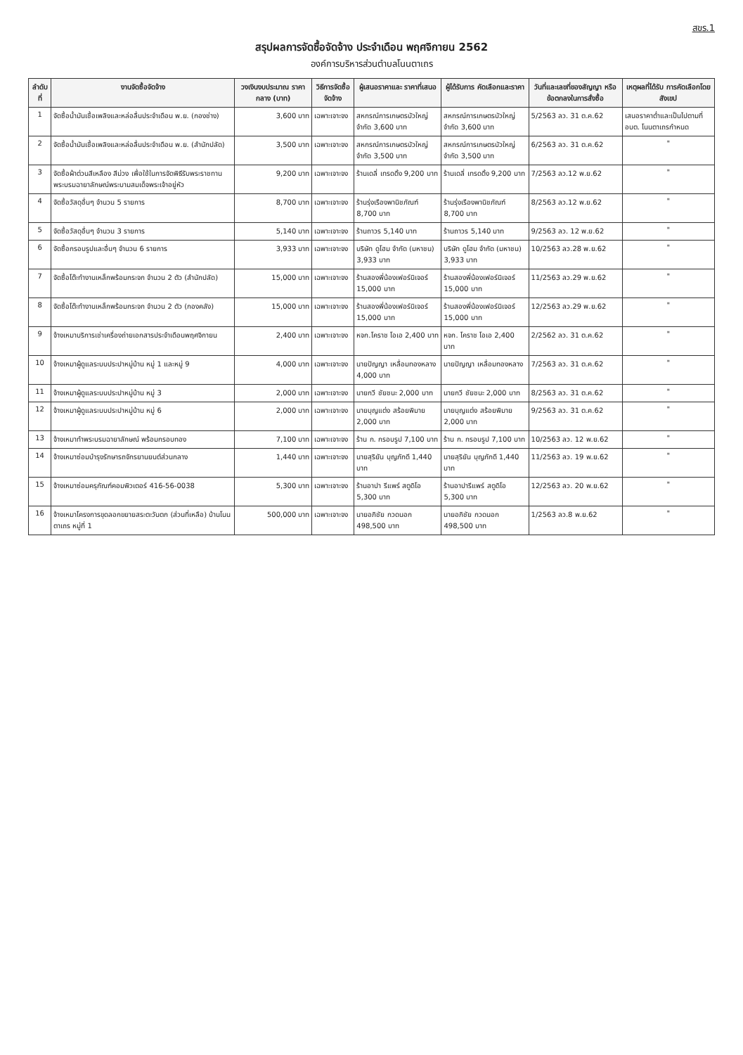สขร.1
สรุปผลการจัดซื้อจัดจ้าง ประจำเดือน พฤศจิกายน 2562
องค์การบริหารส่วนตำบลโนนตาเถร
| ลำดับที่ | งานจัดซื้อจัดจ้าง | วงเงินงบประมาณ ราคากลาง (บาท) | วิธีการจัดซื้อ จัดจ้าง | ผู้เสนอราคาและ ราคาที่เสนอ | ผู้ได้รับการ คัดเลือกและราคา | วันที่และเลขที่ของสัญญา หรือข้อตกลงในการสั่งซื้อ | เหตุผลที่ได้รับ การคัดเลือกโดยสังเขป |
| --- | --- | --- | --- | --- | --- | --- | --- |
| 1 | จัดซื้อน้ำมันเชื้อเพลิงและหล่อลื่นประจำเดือน พ.ย. (กองช่าง) | 3,600 บาท | เฉพาะเจาะจง | สหกรณ์การเกษตรบัวใหญ่ จำกัด 3,600 บาท | สหกรณ์การเกษตรบัวใหญ่ จำกัด 3,600 บาท | 5/2563 ลว. 31 ต.ค.62 | เสนอราคาต่ำและเป็นไปตามที่ อบต. โนนตาเถรกำหนด |
| 2 | จัดซื้อน้ำมันเชื้อเพลิงและหล่อลื่นประจำเดือน พ.ย. (สำนักปลัด) | 3,500 บาท | เฉพาะเจาะจง | สหกรณ์การเกษตรบัวใหญ่ จำกัด 3,500 บาท | สหกรณ์การเกษตรบัวใหญ่ จำกัด 3,500 บาท | 6/2563 ลว. 31 ต.ค.62 | " |
| 3 | จัดซื้อผ้าต่วนสีเหลือง สีม่วง เพื่อใช้ในการจัดพิธีรับพระราชทานพระบรมฉายาลักษณ์พระบามสมเด็จพระเจ้าอยู่หัว | 9,200 บาท | เฉพาะเจาะจง | ร้านเดลี่ เทรดดิ้ง 9,200 บาท | ร้านเดลี่ เทรดดิ้ง 9,200 บาท | 7/2563 ลว.12 พ.ย.62 | " |
| 4 | จัดซื้อวัสดุอื่นๆ จำนวน 5 รายการ | 8,700 บาท | เฉพาะเจาะจง | ร้านรุ่งเรืองพานิชภัณฑ์ 8,700 บาท | ร้านรุ่งเรืองพานิชภัณฑ์ 8,700 บาท | 8/2563 ลว.12 พ.ย.62 | " |
| 5 | จัดซื้อวัสดุอื่นๆ จำนวน 3 รายการ | 5,140 บาท | เฉพาะเจาะจง | ร้านถาวร 5,140 บาท | ร้านถาวร 5,140 บาท | 9/2563 ลว. 12 พ.ย.62 | " |
| 6 | จัดซื้อกรอบรูปและอื่นๆ จำนวน 6 รายการ | 3,933 บาท | เฉพาะเจาะจง | บริษัท ดูโฮม จำกัด (มหาชน) 3,933 บาท | บริษัท ดูโฮม จำกัด (มหาชน) 3,933 บาท | 10/2563 ลว.28 พ.ย.62 | " |
| 7 | จัดซื้อโต๊ะทำงานเหล็กพร้อมกระจก จำนวน 2 ตัว (สำนักปลัด) | 15,000 บาท | เฉพาะเจาะจง | ร้านสองพี่น้องเฟอร์นิเจอร์ 15,000 บาท | ร้านสองพี่น้องเฟอร์นิเจอร์ 15,000 บาท | 11/2563 ลว.29 พ.ย.62 | " |
| 8 | จัดซื้อโต๊ะทำงานเหล็กพร้อมกระจก จำนวน 2 ตัว (กองคลัง) | 15,000 บาท | เฉพาะเจาะจง | ร้านสองพี่น้องเฟอร์นิเจอร์ 15,000 บาท | ร้านสองพี่น้องเฟอร์นิเจอร์ 15,000 บาท | 12/2563 ลว.29 พ.ย.62 | " |
| 9 | จ้างเหมาบริการเช่าเครื่องถ่ายเอกสารประจำเดือนพฤศจิกายน | 2,400 บาท | เฉพาะเจาะจง | หจก.โคราช โอเอ 2,400 บาท | หจก. โคราช โอเอ 2,400 บาท | 2/2562 ลว. 31 ต.ค.62 | " |
| 10 | จ้างเหมาผู้ดูแลระบบประปาหมู่บ้าน หมู่ 1 และหมู่ 9 | 4,000 บาท | เฉพาะเจาะจง | นายปัญญา เหลื่อมทองหลาง 4,000 บาท | นายปัญญา เหลื่อมทองหลาง | 7/2563 ลว. 31 ต.ค.62 | " |
| 11 | จ้างเหมาผู้ดูแลระบบประปาหมู่บ้าน หมู่ 3 | 2,000 บาท | เฉพาะเจาะจง | นายกวี ชัยชนะ 2,000 บาท | นายกวี ชัยชนะ 2,000 บาท | 8/2563 ลว. 31 ต.ค.62 | " |
| 12 | จ้างเหมาผู้ดูแลระบบประปาหมู่บ้าน หมู่ 6 | 2,000 บาท | เฉพาะเจาะจง | นายบุญแต่ง สร้อยพิมาย 2,000 บาท | นายบุญแต่ง สร้อยพิมาย 2,000 บาท | 9/2563 ลว. 31 ต.ค.62 | " |
| 13 | จ้างเหมาทำพระบรมฉายาลักษณ์ พร้อมกรอบทอง | 7,100 บาท | เฉพาะเจาะจง | ร้าน ก. กรอบรูป 7,100 บาท | ร้าน ก. กรอบรูป 7,100 บาท | 10/2563 ลว. 12 พ.ย.62 | " |
| 14 | จ้างเหมาซ่อมบำรุงรักษารถจักรยานยนต์ส่วนกลาง | 1,440 บาท | เฉพาะเจาะจง | นายสุริยัน บุญภักดี 1,440 บาท | นายสุริยัน บุญภักดี 1,440 บาท | 11/2563 ลว. 19 พ.ย.62 | " |
| 15 | จ้างเหมาซ่อมครุภัณฑ์คอมพิวเตอร์ 416-56-0038 | 5,300 บาท | เฉพาะเจาะจง | ร้านอาปา รีแพร์ สตูดิโอ 5,300 บาท | ร้านอาปารีแพร์ สตูดิโอ 5,300 บาท | 12/2563 ลว. 20 พ.ย.62 | " |
| 16 | จ้างเหมาโครงการขุดลอกขยายสระตะวันตก (ส่วนที่เหลือ) บ้านโนนตาเถร หมู่ที่ 1 | 500,000 บาท | เฉพาะเจาะจง | นายอภิชัย กวดนอก 498,500 บาท | นายอภิชัย กวดนอก 498,500 บาท | 1/2563 ลว.8 พ.ย.62 | " |